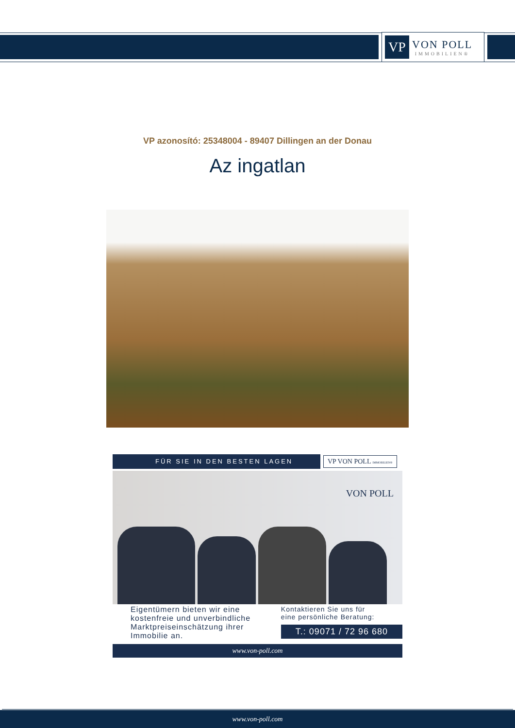VP
VON POLL
IMMOBILIEN®
VP azonosító: 25348004 - 89407 Dillingen an der Donau
Az ingatlan
FÜR SIE IN DEN BESTEN LAGEN
VP VON POLL IMMOBILIEN®
VON POLL
Eigentümern bieten wir eine
kostenfreie und unverbindliche
Marktpreiseinschätzung ihrer
Immobilie an.
Kontaktieren Sie uns für
eine persönliche Beratung:
T.: 09071 / 72 96 680
www.von-poll.com
www.von-poll.com